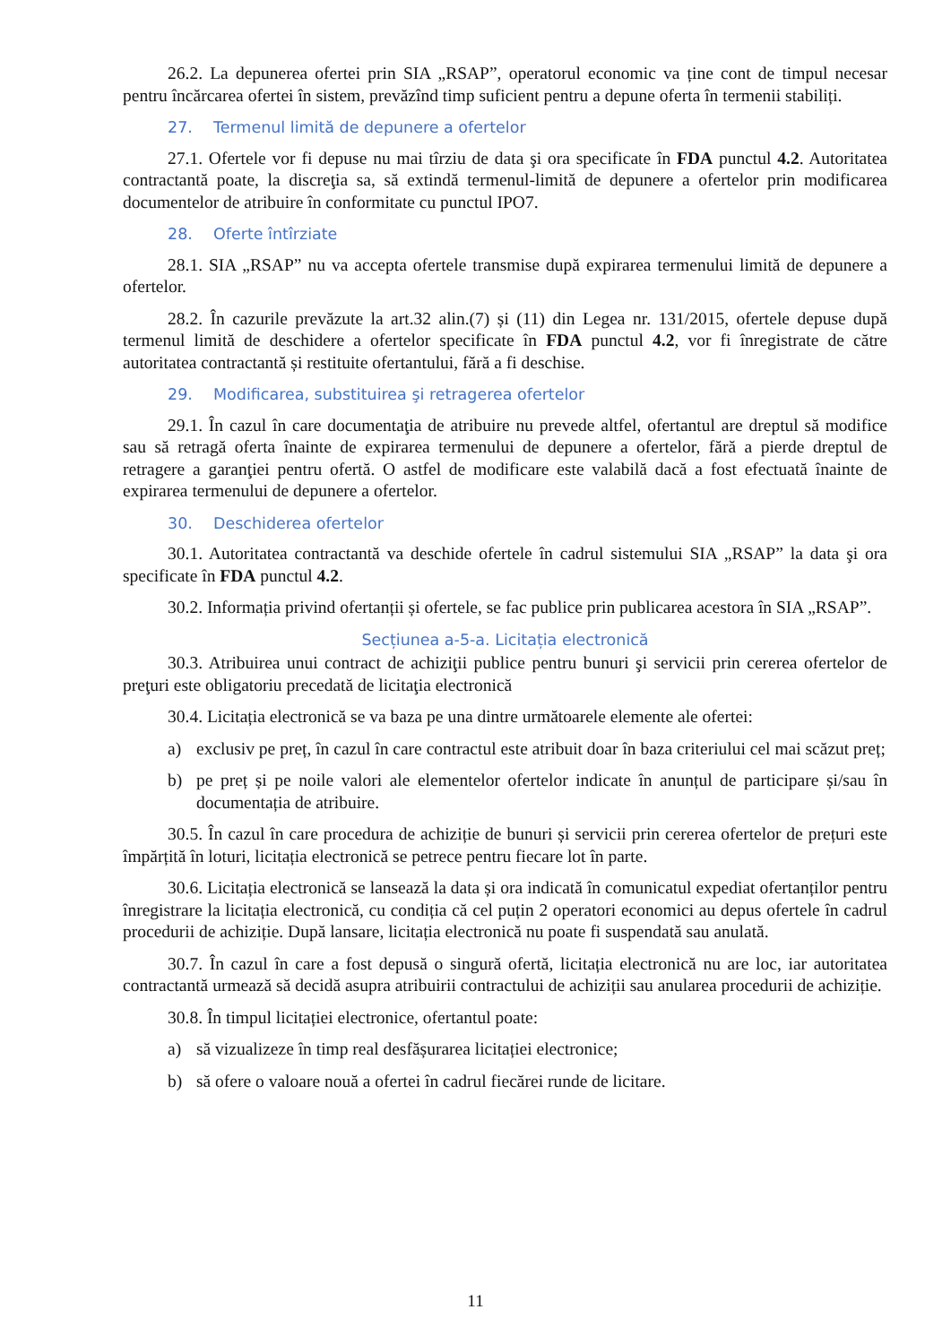26.2. La depunerea ofertei prin SIA „RSAP”, operatorul economic va ține cont de timpul necesar pentru încărcarea ofertei în sistem, prevăzînd timp suficient pentru a depune oferta în termenii stabiliți.
27. Termenul limită de depunere a ofertelor
27.1. Ofertele vor fi depuse nu mai tîrziu de data şi ora specificate în FDA punctul 4.2. Autoritatea contractantă poate, la discreţia sa, să extindă termenul-limită de depunere a ofertelor prin modificarea documentelor de atribuire în conformitate cu punctul IPO7.
28. Oferte întîrziate
28.1. SIA „RSAP” nu va accepta ofertele transmise după expirarea termenului limită de depunere a ofertelor.
28.2. În cazurile prevăzute la art.32 alin.(7) și (11) din Legea nr. 131/2015, ofertele depuse după termenul limită de deschidere a ofertelor specificate în FDA punctul 4.2, vor fi înregistrate de către autoritatea contractantă și restituite ofertantului, fără a fi deschise.
29. Modificarea, substituirea şi retragerea ofertelor
29.1. În cazul în care documentaţia de atribuire nu prevede altfel, ofertantul are dreptul să modifice sau să retragă oferta înainte de expirarea termenului de depunere a ofertelor, fără a pierde dreptul de retragere a garanţiei pentru ofertă. O astfel de modificare este valabilă dacă a fost efectuată înainte de expirarea termenului de depunere a ofertelor.
30. Deschiderea ofertelor
30.1. Autoritatea contractantă va deschide ofertele în cadrul sistemului SIA „RSAP” la data şi ora specificate în FDA punctul 4.2.
30.2. Informația privind ofertanții și ofertele, se fac publice prin publicarea acestora în SIA „RSAP”.
Secțiunea a-5-a. Licitația electronică
30.3. Atribuirea unui contract de achiziţii publice pentru bunuri şi servicii prin cererea ofertelor de preţuri este obligatoriu precedată de licitaţia electronică
30.4. Licitația electronică se va baza pe una dintre următoarele elemente ale ofertei:
a) exclusiv pe preț, în cazul în care contractul este atribuit doar în baza criteriului cel mai scăzut preț;
b) pe preț și pe noile valori ale elementelor ofertelor indicate în anunțul de participare și/sau în documentația de atribuire.
30.5. În cazul în care procedura de achiziție de bunuri și servicii prin cererea ofertelor de prețuri este împărțită în loturi, licitația electronică se petrece pentru fiecare lot în parte.
30.6. Licitația electronică se lansează la data și ora indicată în comunicatul expediat ofertanților pentru înregistrare la licitația electronică, cu condiția că cel puțin 2 operatori economici au depus ofertele în cadrul procedurii de achiziție. După lansare, licitația electronică nu poate fi suspendată sau anulată.
30.7. În cazul în care a fost depusă o singură ofertă, licitația electronică nu are loc, iar autoritatea contractantă urmează să decidă asupra atribuirii contractului de achiziții sau anularea procedurii de achiziție.
30.8. În timpul licitației electronice, ofertantul poate:
a) să vizualizeze în timp real desfășurarea licitației electronice;
b) să ofere o valoare nouă a ofertei în cadrul fiecărei runde de licitare.
11